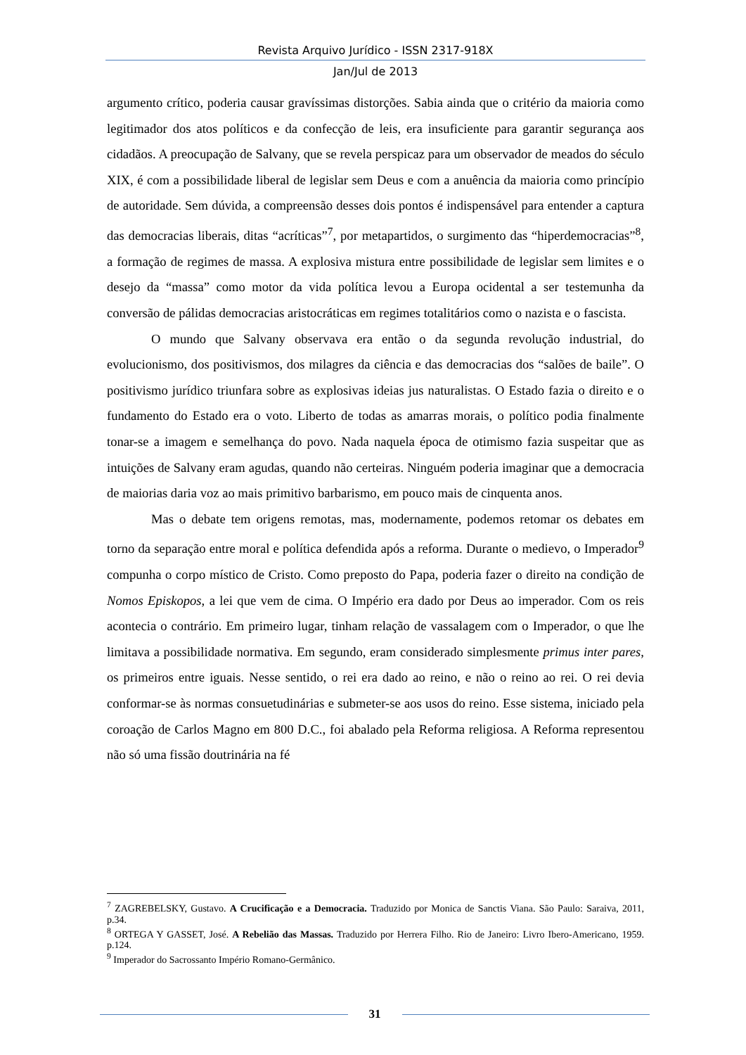Revista Arquivo Jurídico - ISSN 2317-918X
Jan/Jul de 2013
argumento crítico, poderia causar gravíssimas distorções. Sabia ainda que o critério da maioria como legitimador dos atos políticos e da confecção de leis, era insuficiente para garantir segurança aos cidadãos. A preocupação de Salvany, que se revela perspicaz para um observador de meados do século XIX, é com a possibilidade liberal de legislar sem Deus e com a anuência da maioria como princípio de autoridade. Sem dúvida, a compreensão desses dois pontos é indispensável para entender a captura das democracias liberais, ditas “acríticas”<sup>7</sup>, por metapartidos, o surgimento das “hiperdemocracias”<sup>8</sup>, a formação de regimes de massa. A explosiva mistura entre possibilidade de legislar sem limites e o desejo da “massa” como motor da vida política levou a Europa ocidental a ser testemunha da conversão de pálidas democracias aristocráticas em regimes totalitários como o nazista e o fascista.
O mundo que Salvany observava era então o da segunda revolução industrial, do evolucionismo, dos positivismos, dos milagres da ciência e das democracias dos “salões de baile”. O positivismo jurídico triunfara sobre as explosivas ideias jus naturalistas. O Estado fazia o direito e o fundamento do Estado era o voto. Liberto de todas as amarras morais, o político podia finalmente tonar-se a imagem e semelhança do povo. Nada naquela época de otimismo fazia suspeitar que as intuições de Salvany eram agudas, quando não certeiras. Ninguém poderia imaginar que a democracia de maiorias daria voz ao mais primitivo barbarismo, em pouco mais de cinquenta anos.
Mas o debate tem origens remotas, mas, modernamente, podemos retomar os debates em torno da separação entre moral e política defendida após a reforma. Durante o medievo, o Imperador<sup>9</sup> compunha o corpo místico de Cristo. Como preposto do Papa, poderia fazer o direito na condição de Nomos Episkopos, a lei que vem de cima. O Império era dado por Deus ao imperador. Com os reis acontecia o contrário. Em primeiro lugar, tinham relação de vassalagem com o Imperador, o que lhe limitava a possibilidade normativa. Em segundo, eram considerado simplesmente primus inter pares, os primeiros entre iguais. Nesse sentido, o rei era dado ao reino, e não o reino ao rei. O rei devia conformar-se às normas consuetudinárias e submeter-se aos usos do reino. Esse sistema, iniciado pela coroação de Carlos Magno em 800 D.C., foi abalado pela Reforma religiosa. A Reforma representou não só uma fissão doutrinária na fé
<sup>7</sup> ZAGREBELSKY, Gustavo. A Crucificação e a Democracia. Traduzido por Monica de Sanctis Viana. São Paulo: Saraiva, 2011, p.34.
<sup>8</sup> ORTEGA Y GASSET, José. A Rebelião das Massas. Traduzido por Herrera Filho. Rio de Janeiro: Livro Ibero-Americano, 1959. p.124.
<sup>9</sup> Imperador do Sacrossanto Império Romano-Germânico.
31